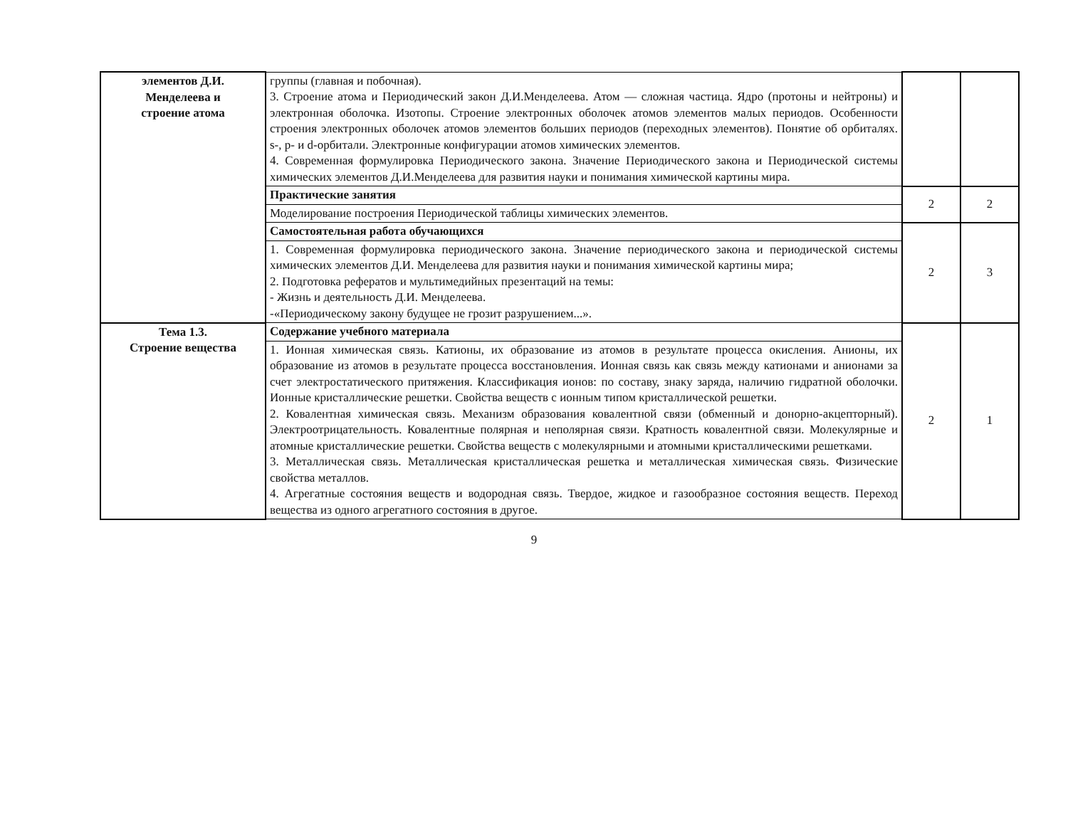| элементов Д.И. Менделеева и строение атома | группы (главная и побочная). 3. Строение атома и Периодический закон Д.И.Менделеева. Атом — сложная частица. Ядро (протоны и нейтроны) и электронная оболочка. Изотопы. Строение электронных оболочек атомов элементов малых периодов. Особенности строения электронных оболочек атомов элементов больших периодов (переходных элементов). Понятие об орбиталях. s-, p- и d-орбитали. Электронные конфигурации атомов химических элементов. 4. Современная формулировка Периодического закона. Значение Периодического закона и Периодической системы химических элементов Д.И.Менделеева для развития науки и понимания химической картины мира. | | |
| | Практические занятия | 2 | 2 |
| | Моделирование построения Периодической таблицы химических элементов. | | |
| | Самостоятельная работа обучающихся | 2 | 3 |
| | 1. Современная формулировка периодического закона. Значение периодического закона и периодической системы химических элементов Д.И. Менделеева для развития науки и понимания химической картины мира; 2. Подготовка рефератов и мультимедийных презентаций на темы: - Жизнь и деятельность Д.И. Менделеева. -«Периодическому закону будущее не грозит разрушением...». | | |
| Тема 1.3. Строение вещества | Содержание учебного материала | 2 | 1 |
| | 1. Ионная химическая связь. Катионы, их образование из атомов в результате процесса окисления. Анионы, их образование из атомов в результате процесса восстановления. Ионная связь как связь между катионами и анионами за счет электростатического притяжения. Классификация ионов: по составу, знаку заряда, наличию гидратной оболочки. Ионные кристаллические решетки. Свойства веществ с ионным типом кристаллической решетки. 2. Ковалентная химическая связь. Механизм образования ковалентной связи (обменный и донорно-акцепторный). Электроотрицательность. Ковалентные полярная и неполярная связи. Кратность ковалентной связи. Молекулярные и атомные кристаллические решетки. Свойства веществ с молекулярными и атомными кристаллическими решетками. 3. Металлическая связь. Металлическая кристаллическая решетка и металлическая химическая связь. Физические свойства металлов. 4. Агрегатные состояния веществ и водородная связь. Твердое, жидкое и газообразное состояния веществ. Переход вещества из одного агрегатного состояния в другое. | | |
9